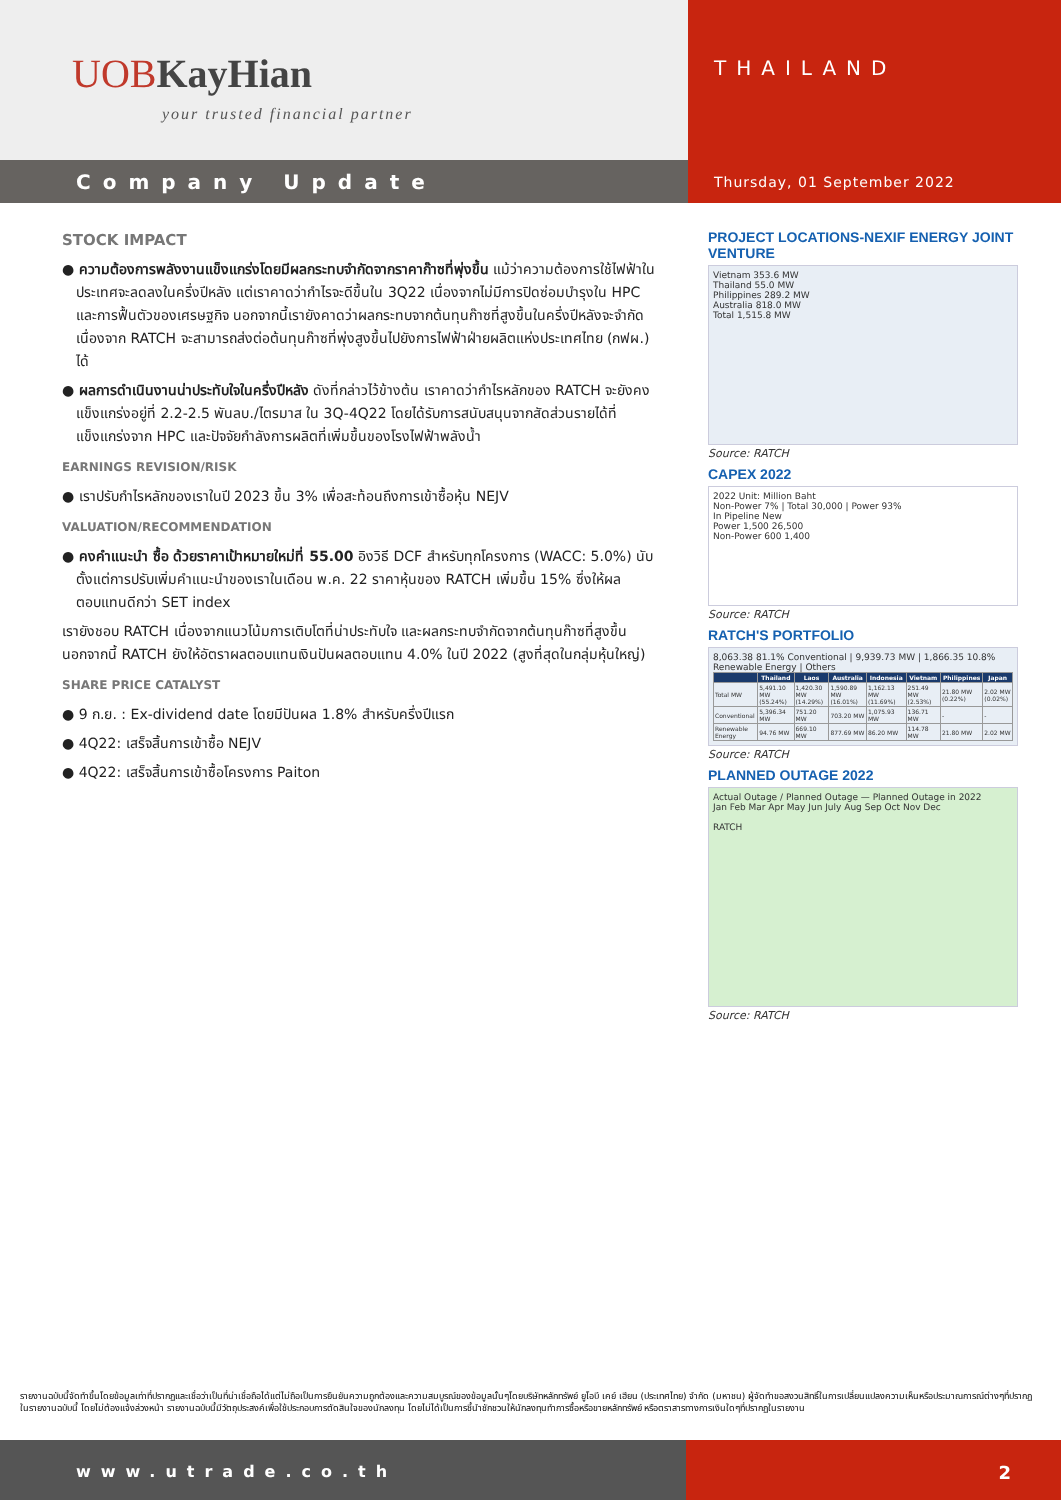UOBKayHian
your trusted financial partner
THAILAND
Company Update
Thursday, 01 September 2022
STOCK IMPACT
● ความต้องการพลังงานแข็งแกร่งโดยมีผลกระทบจำกัดจากราคาก๊าซที่พุ่งขึ้น แม้ว่าความต้องการใช้ไฟฟ้าในประเทศจะลดลงในครึ่งปีหลัง แต่เราคาดว่ากำไรจะดีขึ้นใน 3Q22 เนื่องจากไม่มีการปิดซ่อมบำรุงใน HPC และการฟื้นตัวของเศรษฐกิจ นอกจากนี้เรายังคาดว่าผลกระทบจากต้นทุนก๊าซที่สูงขึ้นในครึ่งปีหลังจะจำกัด เนื่องจาก RATCH จะสามารถส่งต่อต้นทุนก๊าซที่พุ่งสูงขึ้นไปยังการไฟฟ้าฝ่ายผลิตแห่งประเทศไทย (กฟผ.) ได้
● ผลการดำเนินงานน่าประทับใจในครึ่งปีหลัง ดังที่กล่าวไว้ข้างต้น เราคาดว่ากำไรหลักของ RATCH จะยังคงแข็งแกร่งอยู่ที่ 2.2-2.5 พันลบ./ไตรมาส ใน 3Q-4Q22 โดยได้รับการสนับสนุนจากสัดส่วนรายได้ที่แข็งแกร่งจาก HPC และปัจจัยกำลังการผลิตที่เพิ่มขึ้นของโรงไฟฟ้าพลังน้ำ
EARNINGS REVISION/RISK
● เราปรับกำไรหลักของเราในปี 2023 ขึ้น 3% เพื่อสะท้อนถึงการเข้าซื้อหุ้น NEJV
VALUATION/RECOMMENDATION
● คงคำแนะนำ ซื้อ ด้วยราคาเป้าหมายใหม่ที่ 55.00 อิงวิธี DCF สำหรับทุกโครงการ (WACC: 5.0%) นับตั้งแต่การปรับเพิ่มคำแนะนำของเราในเดือน พ.ค. 22 ราคาหุ้นของ RATCH เพิ่มขึ้น 15% ซึ่งให้ผลตอบแทนดีกว่า SET index
เรายังชอบ RATCH เนื่องจากแนวโน้มการเติบโตที่น่าประทับใจ และผลกระทบจำกัดจากต้นทุนก๊าซที่สูงขึ้น นอกจากนี้ RATCH ยังให้อัตราผลตอบแทนเงินปันผลตอบแทน 4.0% ในปี 2022 (สูงที่สุดในกลุ่มหุ้นใหญ่)
SHARE PRICE CATALYST
● 9 ก.ย. : Ex-dividend date โดยมีปันผล 1.8% สำหรับครึ่งปีแรก
● 4Q22: เสร็จสิ้นการเข้าซื้อ NEJV
● 4Q22: เสร็จสิ้นการเข้าซื้อโครงการ Paiton
PROJECT LOCATIONS-NEXIF ENERGY JOINT VENTURE
Vietnam 353.6 MW
Thailand 55.0 MW
Philippines 289.2 MW
Australia 818.0 MW
Total 1,515.8 MW
Source: RATCH
CAPEX 2022
2022 Unit: Million Baht
Non-Power 7% | Total 30,000 | Power 93%
In Pipeline New
Power 1,500 26,500
Non-Power 600 1,400
Source: RATCH
RATCH'S PORTFOLIO
8,063.38 81.1% Conventional | 9,939.73 MW | 1,866.35 10.8% Renewable Energy | Others
| | Thailand | Laos | Australia | Indonesia | Vietnam | Philippines | Japan |
| --- | --- | --- | --- | --- | --- | --- | --- |
| Total MW | 5,491.10 MW (55.24%) | 1,420.30 MW (14.29%) | 1,590.89 MW (16.01%) | 1,162.13 MW (11.69%) | 251.49 MW (2.53%) | 21.80 MW (0.22%) | 2.02 MW (0.02%) |
| Conventional | 5,396.34 MW | 751.20 MW | 703.20 MW | 1,075.93 MW | 136.71 MW | - | - |
| Renewable Energy | 94.76 MW | 669.10 MW | 877.69 MW | 86.20 MW | 114.78 MW | 21.80 MW | 2.02 MW |
Source: RATCH
PLANNED OUTAGE 2022
Actual Outage / Planned Outage — Planned Outage in 2022
Jan Feb Mar Apr May Jun July Aug Sep Oct Nov Dec
RATCH
Source: RATCH
รายงานฉบับนี้จัดทำขึ้นโดยข้อมูลเท่าที่ปรากฏและเชื่อว่าเป็นที่น่าเชื่อถือได้แต่ไม่ถือเป็นการยืนยันความถูกต้องและความสมบูรณ์ของข้อมูลนั้นๆโดยบริษัทหลักทรัพย์ ยูโอบี เคย์ เฮียน (ประเทศไทย) จำกัด (มหาชน) ผู้จัดทำขอสงวนสิทธิ์ในการเปลี่ยนแปลงความเห็นหรือประมาณการณ์ต่างๆที่ปรากฏในรายงานฉบับนี้ โดยไม่ต้องแจ้งล่วงหน้า รายงานฉบับนี้มีวัตถุประสงค์เพื่อใช้ประกอบการตัดสินใจของนักลงทุน โดยไม่ได้เป็นการชี้นำชักชวนให้นักลงทุนทำการซื้อหรือขายหลักทรัพย์ หรือตราสารทางการเงินใดๆที่ปรากฏในรายงาน
www.utrade.co.th 2